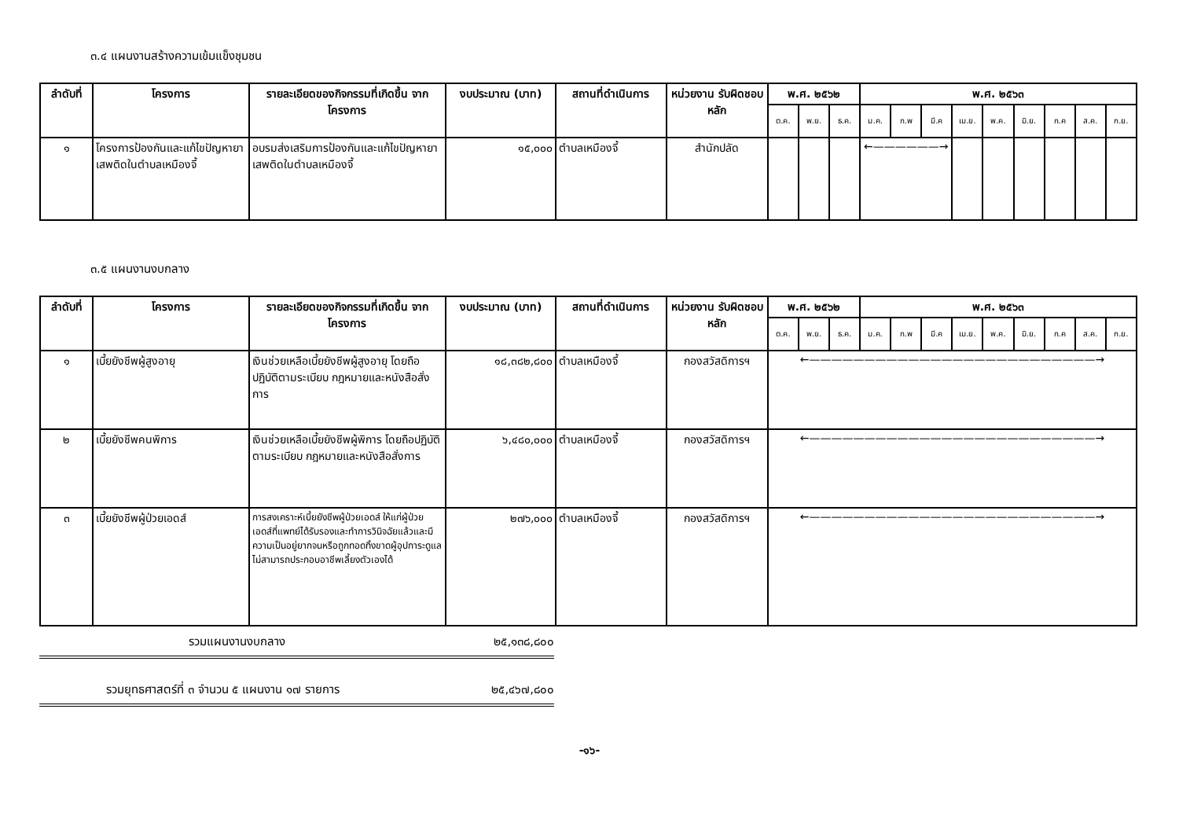๓.๔ แผนงานสร้างความเข้มแข็งชุมชน
| ลำดับที่ | โครงการ | รายละเอียดของกิจกรรมที่เกิดขึ้น จากโครงการ | งบประมาณ (บาท) | สถานที่ดำเนินการ | หน่วยงาน รับผิดชอบหลัก | พ.ศ. ๒๕๖๒ | | | พ.ศ. ๒๕๖๓ | | | | | | | | |
| --- | --- | --- | --- | --- | --- | --- | --- | --- | --- | --- | --- | --- | --- | --- | --- | --- | --- |
| | | | | | | ต.ค. | พ.ย. | ธ.ค. | ม.ค. | ก.พ | มี.ค | เม.ย. | พ.ค. | มิ.ย. | ก.ค | ส.ค. | ก.ย. |
| ๑ | โครงการป้องกันและแก้ไขปัญหายาเสพติดในตำบลเหมืองจี้ | อบรมส่งเสริมการป้องกันและแก้ไขปัญหายาเสพติดในตำบลเหมืองจี้ | ๑๕,๐๐๐ | ตำบลเหมืองจี้ | สำนักปลัด | | | | ←——————→ | | | | | | | | |
๓.๕ แผนงานงบกลาง
| ลำดับที่ | โครงการ | รายละเอียดของกิจกรรมที่เกิดขึ้น จากโครงการ | งบประมาณ (บาท) | สถานที่ดำเนินการ | หน่วยงาน รับผิดชอบหลัก | พ.ศ. ๒๕๖๒ | | | พ.ศ. ๒๕๖๓ | | | | | | | | |
| --- | --- | --- | --- | --- | --- | --- | --- | --- | --- | --- | --- | --- | --- | --- | --- | --- | --- |
| | | | | | | ต.ค. | พ.ย. | ธ.ค. | ม.ค. | ก.พ | มี.ค | เม.ย. | พ.ค. | มิ.ย. | ก.ค | ส.ค. | ก.ย. |
| ๑ | เบี้ยยังชีพผู้สูงอายุ | เงินช่วยเหลือเบี้ยยังชีพผู้สูงอายุ โดยถือปฏิบัติตามระเบียบ กฎหมายและหนังสือสั่งการ | ๑๘,๓๘๒,๘๐๐ | ตำบลเหมืองจี้ | กองสวัสดิการฯ | ←——————————————————————————→ | | | | | | | | | | | |
| ๒ | เบี้ยยังชีพคนพิการ | เงินช่วยเหลือเบี้ยยังชีพผู้พิการ โดยถือปฏิบัติตามระเบียบ กฎหมายและหนังสือสั่งการ | ๖,๔๘๐,๐๐๐ | ตำบลเหมืองจี้ | กองสวัสดิการฯ | ←——————————————————————————→ | | | | | | | | | | | |
| ๓ | เบี้ยยังชีพผู้ป่วยเอดส์ | การสงเคราะห์เบี้ยยังชีพผู้ป่วยเอดส์ ให้แก่ผู้ป่วยเอดส์ที่แพทย์ได้รับรองและทำการวินิจฉัยแล้วและมีความเป็นอยู่ยากจนหรือถูกทอดทิ้งขาดผู้อุปการะดูแล ไม่สามารถประกอบอาชีพเลี้ยงตัวเองได้ | ๒๗๖,๐๐๐ | ตำบลเหมืองจี้ | กองสวัสดิการฯ | ←——————————————————————————→ | | | | | | | | | | | |
รวมแผนงานงบกลาง ๒๕,๑๓๘,๘๐๐
รวมยุทธศาสตร์ที่ ๓ จำนวน ๕ แผนงาน ๑๗ รายการ ๒๕,๔๖๗,๘๐๐
-๑๖-